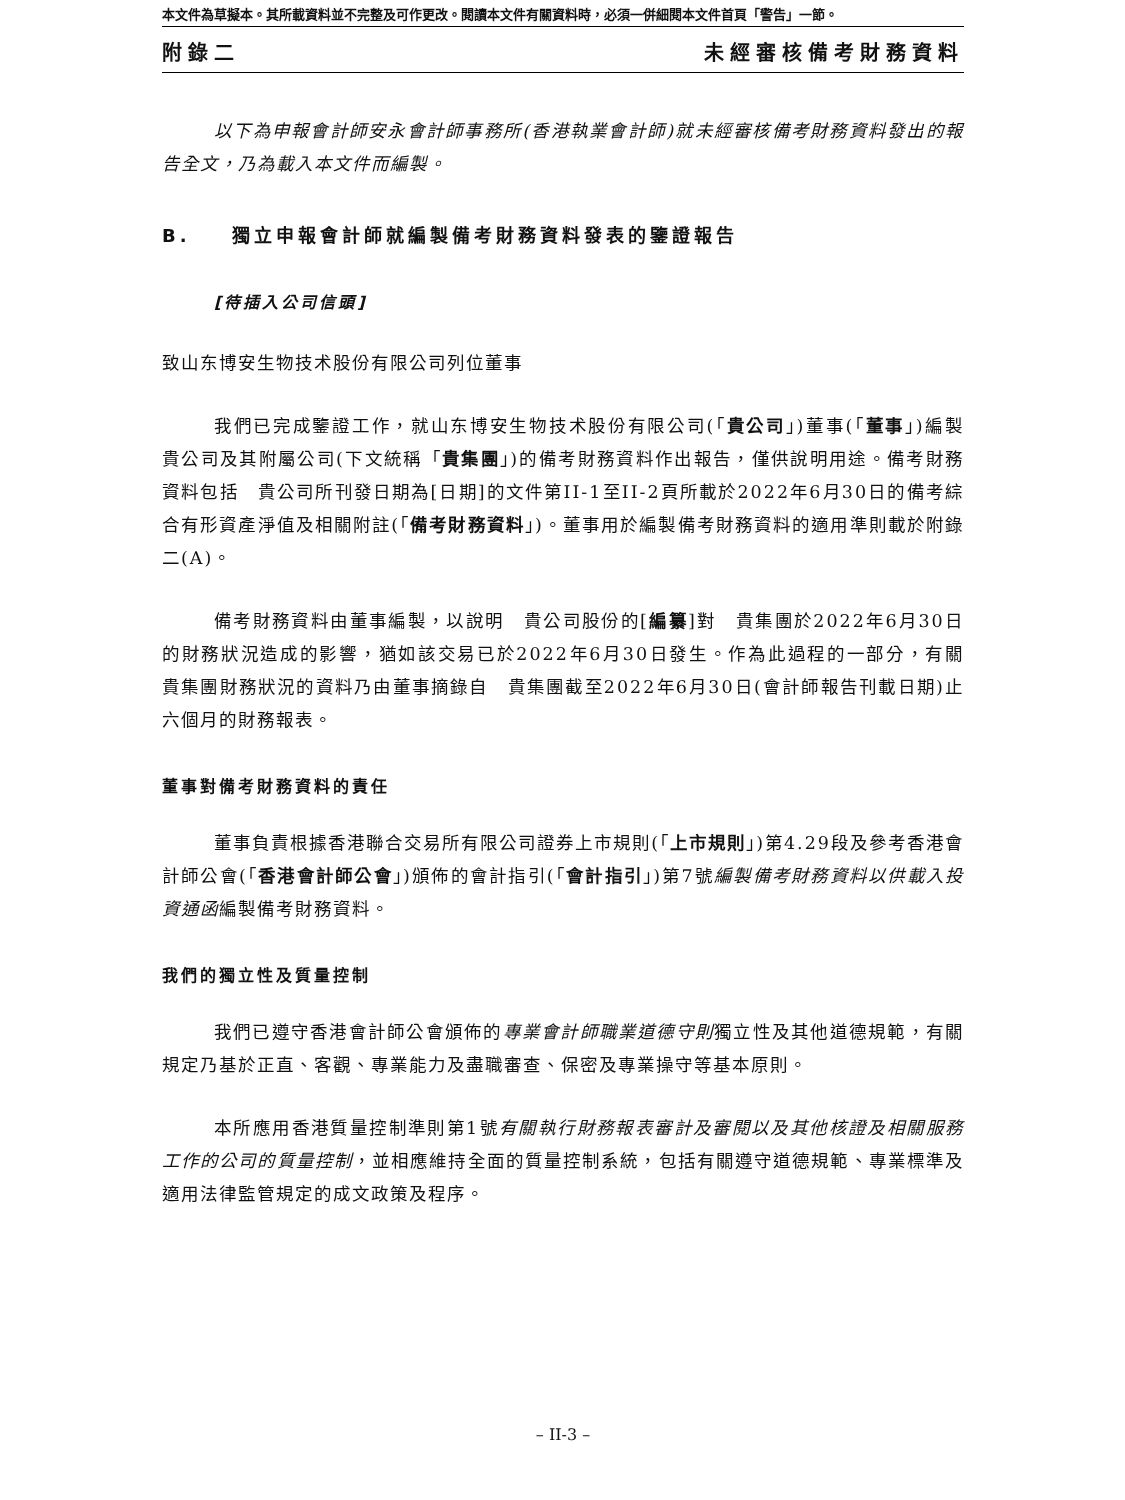本文件為草擬本。其所載資料並不完整及可作更改。閱讀本文件有關資料時，必須一併細閱本文件首頁「警告」一節。
附錄二 未經審核備考財務資料
以下為申報會計師安永會計師事務所(香港執業會計師)就未經審核備考財務資料發出的報告全文，乃為載入本文件而編製。
B. 獨立申報會計師就編製備考財務資料發表的鑒證報告
[待插入公司信頭]
致山东博安生物技术股份有限公司列位董事
我們已完成鑒證工作，就山东博安生物技术股份有限公司(「貴公司」)董事(「董事」)編製　貴公司及其附屬公司(下文統稱「貴集團」)的備考財務資料作出報告，僅供說明用途。備考財務資料包括　貴公司所刊發日期為[日期]的文件第II-1至II-2頁所載於2022年6月30日的備考綜合有形資產淨值及相關附註(「備考財務資料」)。董事用於編製備考財務資料的適用準則載於附錄二(A)。
備考財務資料由董事編製，以說明　貴公司股份的[編纂]對　貴集團於2022年6月30日的財務狀況造成的影響，猶如該交易已於2022年6月30日發生。作為此過程的一部分，有關　貴集團財務狀況的資料乃由董事摘錄自　貴集團截至2022年6月30日(會計師報告刊載日期)止六個月的財務報表。
董事對備考財務資料的責任
董事負責根據香港聯合交易所有限公司證券上市規則(「上市規則」)第4.29段及參考香港會計師公會(「香港會計師公會」)頒佈的會計指引(「會計指引」)第7號編製備考財務資料以供載入投資通函編製備考財務資料。
我們的獨立性及質量控制
我們已遵守香港會計師公會頒佈的專業會計師職業道德守則獨立性及其他道德規範，有關規定乃基於正直、客觀、專業能力及盡職審查、保密及專業操守等基本原則。
本所應用香港質量控制準則第1號有關執行財務報表審計及審閱以及其他核證及相關服務工作的公司的質量控制，並相應維持全面的質量控制系統，包括有關遵守道德規範、專業標準及適用法律監管規定的成文政策及程序。
– II-3 –